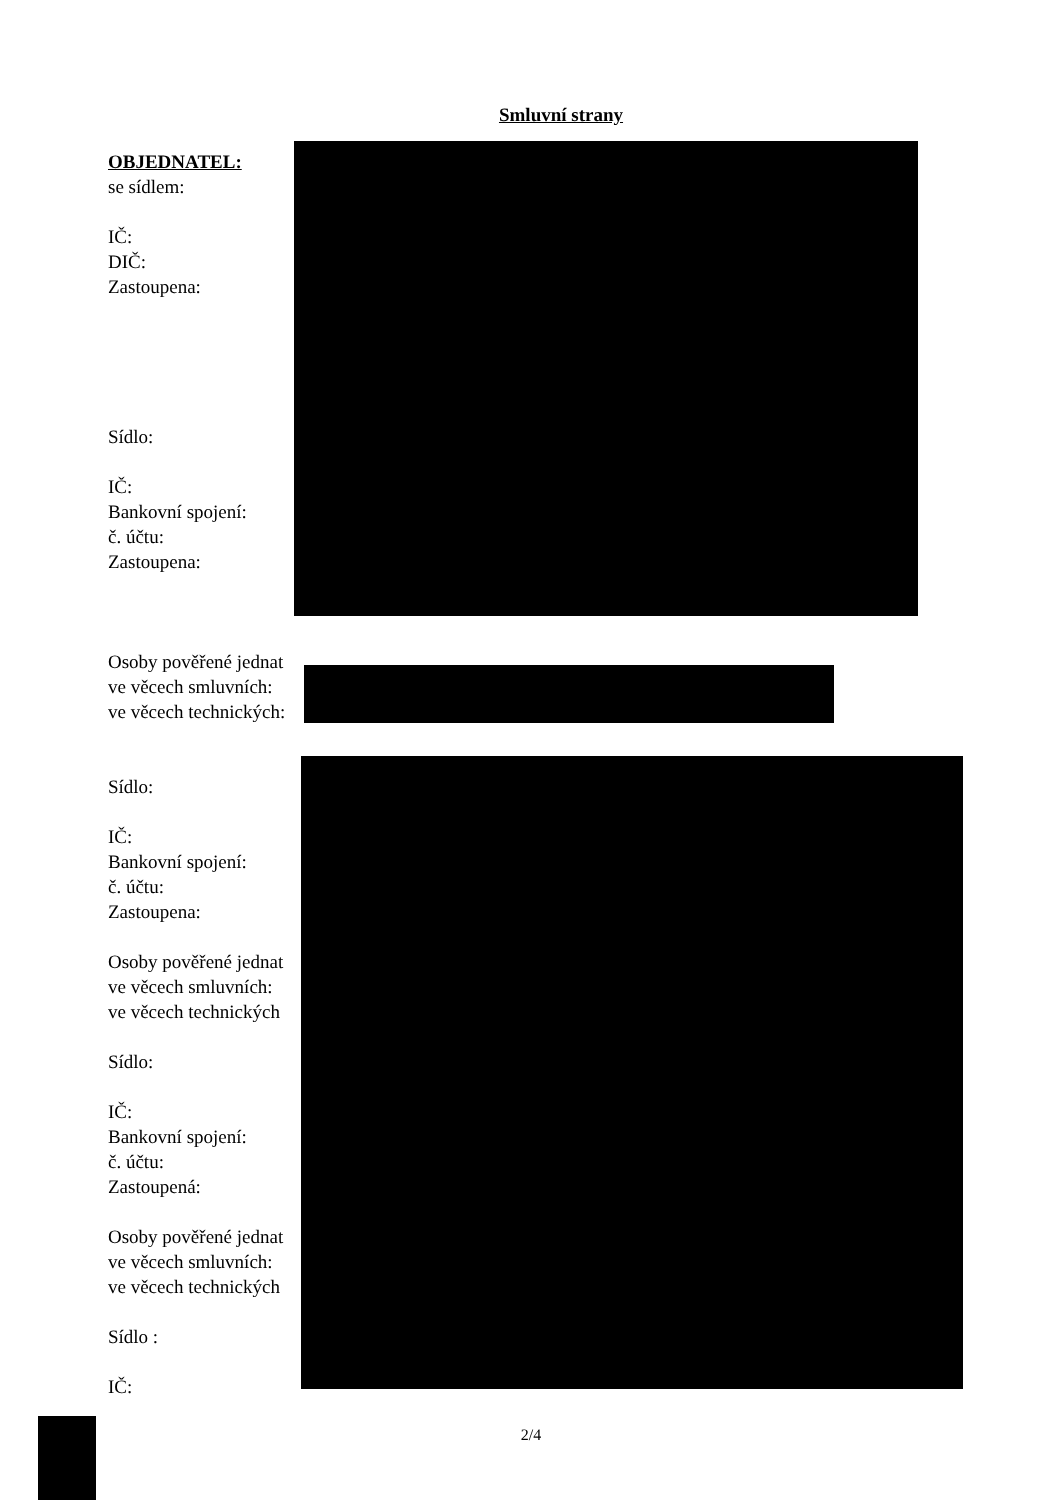Smluvní strany
OBJEDNATEL:
se sídlem:
IČ:
DIČ:
Zastoupena:
Sídlo:
IČ:
Bankovní spojení:
č. účtu:
Zastoupena:
Osoby pověřené jednat
ve věcech smluvních:
ve věcech technických:
Sídlo:
IČ:
Bankovní spojení:
č. účtu:
Zastoupena:
Osoby pověřené jednat
ve věcech smluvních:
ve věcech technických
Sídlo:
IČ:
Bankovní spojení:
č. účtu:
Zastoupená:
Osoby pověřené jednat
ve věcech smluvních:
ve věcech technických
Sídlo :
IČ:
2/4